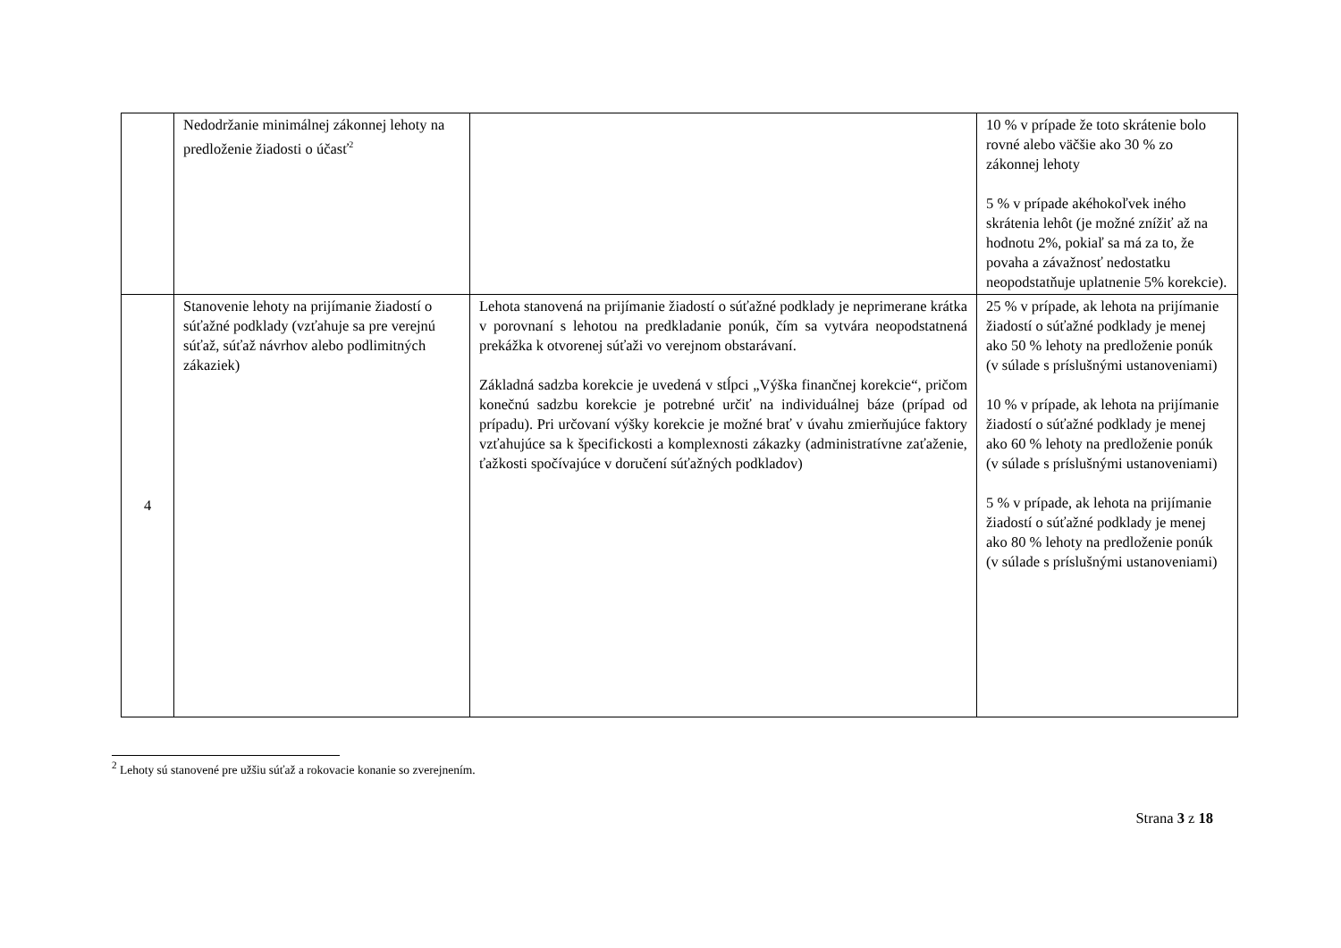| | Nedodržanie minimálnej zákonnej lehoty na predloženie žiadosti o účasť<sup>2</sup> | | 10 % v prípade že toto skrátenie bolo rovné alebo väčšie ako 30 % zo zákonnej lehoty 5 % v prípade akéhokoľvek iného skrátenia lehôt (je možné znížiť až na hodnotu 2%, pokiaľ sa má za to, že povaha a závažnosť nedostatku neopodstatňuje uplatnenie 5% korekcie). |
| 4 | Stanovenie lehoty na prijímanie žiadostí o súťažné podklady (vzťahuje sa pre verejnú súťaž, súťaž návrhov alebo podlimitných zákaziek) | Lehota stanovená na prijímanie žiadostí o súťažné podklady je neprimerane krátka v porovnaní s lehotou na predkladanie ponúk, čím sa vytvára neopodstatnená prekážka k otvorenej súťaži vo verejnom obstarávaní. Základná sadzba korekcie je uvedená v stĺpci „Výška finančnej korekcie“, pričom konečnú sadzbu korekcie je potrebné určiť na individuálnej báze (prípad od prípadu). Pri určovaní výšky korekcie je možné brať v úvahu zmierňujúce faktory vzťahujúce sa k špecifickosti a komplexnosti zákazky (administratívne zaťaženie, ťažkosti spočívajúce v doručení súťažných podkladov) | 25 % v prípade, ak lehota na prijímanie žiadostí o súťažné podklady je menej ako 50 % lehoty na predloženie ponúk (v súlade s príslušnými ustanoveniami) 10 % v prípade, ak lehota na prijímanie žiadostí o súťažné podklady je menej ako 60 % lehoty na predloženie ponúk (v súlade s príslušnými ustanoveniami) 5 % v prípade, ak lehota na prijímanie žiadostí o súťažné podklady je menej ako 80 % lehoty na predloženie ponúk (v súlade s príslušnými ustanoveniami) |
<sup>2</sup> Lehoty sú stanovené pre užšiu súťaž a rokovacie konanie so zverejnením.
Strana 3 z 18